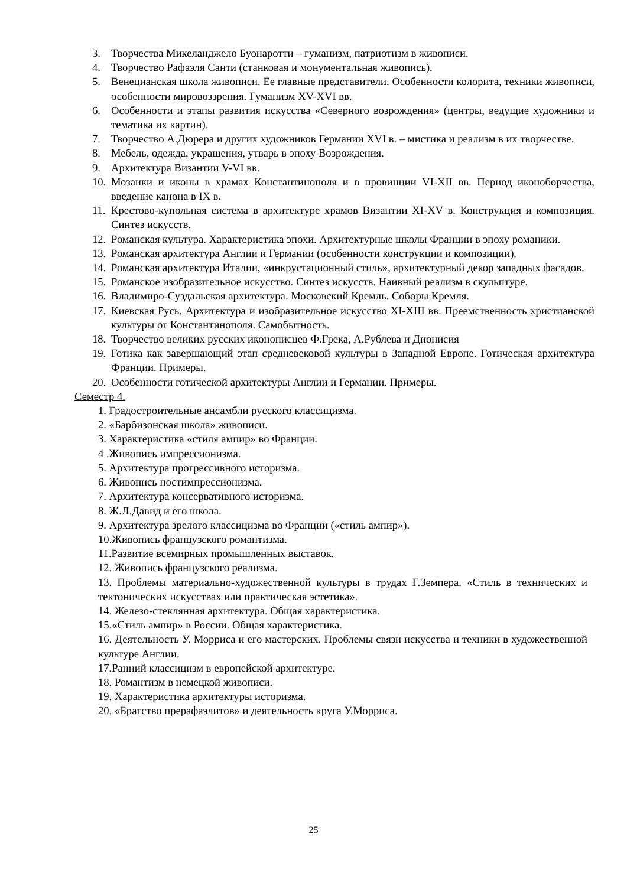3. Творчества Микеланджело Буонаротти – гуманизм, патриотизм в живописи.
4. Творчество Рафаэля Санти (станковая и монументальная живопись).
5. Венецианская школа живописи. Ее главные представители. Особенности колорита, техники живописи, особенности мировоззрения. Гуманизм XV-XVI вв.
6. Особенности и этапы развития искусства «Северного возрождения» (центры, ведущие художники и тематика их картин).
7. Творчество А.Дюрера и других художников Германии XVI в. – мистика и реализм в их творчестве.
8. Мебель, одежда, украшения, утварь в эпоху Возрождения.
9. Архитектура Византии V-VI вв.
10. Мозаики и иконы в храмах Константинополя и в провинции VI-XII вв. Период иконоборчества, введение канона в IX в.
11. Крестово-купольная система в архитектуре храмов Византии XI-XV в. Конструкция и композиция. Синтез искусств.
12. Романская культура. Характеристика эпохи. Архитектурные школы Франции в эпоху романики.
13. Романская архитектура Англии и Германии (особенности конструкции и композиции).
14. Романская архитектура Италии, «инкрустационный стиль», архитектурный декор западных фасадов.
15. Романское изобразительное искусство. Синтез искусств. Наивный реализм в скульптуре.
16. Владимиро-Суздальская архитектура. Московский Кремль. Соборы Кремля.
17. Киевская Русь. Архитектура и изобразительное искусство XI-XIII вв. Преемственность христианской культуры от Константинополя. Самобытность.
18. Творчество великих русских иконописцев Ф.Грека, А.Рублева и Дионисия
19. Готика как завершающий этап средневековой культуры в Западной Европе. Готическая архитектура Франции. Примеры.
20. Особенности готической архитектуры Англии и Германии. Примеры.
Семестр 4.
1. Градостроительные ансамбли русского классицизма.
2. «Барбизонская школа» живописи.
3. Характеристика «стиля ампир» во Франции.
4 .Живопись импрессионизма.
5. Архитектура прогрессивного историзма.
6. Живопись постимпрессионизма.
7. Архитектура консервативного историзма.
8. Ж.Л.Давид и его школа.
9. Архитектура зрелого классицизма во Франции («стиль ампир»).
10.Живопись французского романтизма.
11.Развитие всемирных промышленных выставок.
12. Живопись французского реализма.
13. Проблемы материально-художественной культуры в трудах Г.Земпера. «Стиль в технических и тектонических искусствах или практическая эстетика».
14. Железо-стеклянная архитектура. Общая характеристика.
15.«Стиль ампир» в России. Общая характеристика.
16. Деятельность У. Морриса и его мастерских. Проблемы связи искусства и техники в художественной культуре Англии.
17.Ранний классицизм в европейской архитектуре.
18. Романтизм в немецкой живописи.
19. Характеристика архитектуры историзма.
20. «Братство прерафаэлитов» и деятельность круга У.Морриса.
25